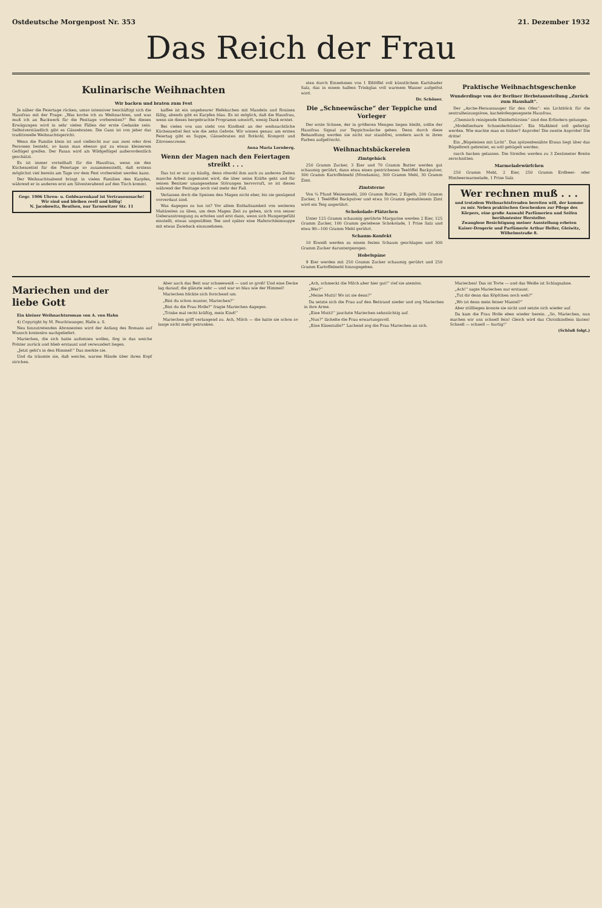Ostdeutsche Morgenpost Nr. 353 21. Dezember 1932
Das Reich der Frau
Kulinarische Weihnachten
Wir backen und braten zum Fest
Je näher die Feiertage rücken, umso intensiver beschäftigt sich die Hausfrau mit der Frage: „Was koche ich zu Weihnachten, und was muß ich an Backwerk für die Festtage vorbereiten?“ Bei diesen Erwägungen wird in sehr vielen Fällen der erste Gedanke sein: Selbstverständlich gibt es Gänsebraten. Die Gans ist von jeher das traditionelle Weihnachtsgericht.
Wenn die Familie klein ist und vielleicht nur aus zwei oder drei Personen besteht, so kann man ebenso gut zu etwas kleinerem Geflügel greifen. Der Fasan wird als Wildgeflügel außerordentlich geschätzt.
Es ist immer vorteilhaft für die Hausfrau, wenn sie den Küchenzettel für die Feiertage so zusammenstellt, daß erstens möglichst viel bereits am Tage vor dem Fest vorbereitet werden kann.
Der Weihnachtsabend bringt in vielen Familien den Karpfen, während er in anderen erst am Silvesterabend auf den Tisch kommt.
Gegr. 1906 Uhren- u. Goldwarenkauf ist Vertrauenssache!
Wir sind und bleiben reell und billig!
N. Jacobowitz, Beuthen, nur Tarnowitzer Str. 11
kaffee ist ein ungeheurer Hefekuchen mit Mandeln und Rosinen fällig, abends gibt es Karpfen blau. Es ist möglich, daß die Hausfrau, wenn sie dieses hergebrachte Programm umwirft, wenig Dank erntet.
Bei vielen von uns steht von Kindheit an der weihnachtliche Küchenzettel fest wie die zehn Gebote. Wir wissen genau: am ersten Feiertag gibt es Suppe, Gänsebraten mit Rotkohl, Kompott und Zitronencreme.
Anna Maria Lornberg.
Wenn der Magen nach den Feiertagen streikt . . .
Das tut er nur zu häufig, denn obwohl ihm auch zu anderen Zeiten manche Arbeit zugemutet wird, die über seine Kräfte geht und für seinen Besitzer unangenehme Störungen hervorruft, so ist dieses während der Festtage noch viel mehr der Fall.
Verlassen doch die Speisen den Magen nicht eher, bis sie genügend vorverdaut sind.
Was dagegen zu tun ist? Vor allem Enthaltsamkeit von weiteren Mahlzeiten zu üben, um dem Magen Zeit zu geben, sich von seiner Ueberanstrengung zu erholen und erst dann, wenn sich Hungergefühl einstellt, etwas ungesüßten Tee und später eine Haferschleimsuppe mit etwas Zwieback einzunehmen.
sten durch Einnehmen von 1 Eßlöffel voll künstlichem Karlsbader Salz, das in einem halben Trinkglas voll warmem Wasser aufgelöst wird.
Dr. Schöner.
Die „Schneewäsche“ der Teppiche und Vorleger
Der erste Schnee, der in größeren Mengen liegen bleibt, sollte der Hausfrau Signal zur Teppichwäsche geben. Denn durch diese Behandlung werden sie nicht nur staubfrei, sondern auch in ihren Farben aufgefrischt.
Weihnachtsbäckereien
Zimtgebäck
250 Gramm Zucker, 3 Eier und 70 Gramm Butter werden gut schaumig gerührt, dann etwa einen gestrichenen Teelöffel Backpulver, 300 Gramm Kartoffelmehl (Mondamin), 300 Gramm Mehl, 30 Gramm Zimt.
Zimtsterne
Von ¾ Pfund Weizenmehl, 200 Gramm Butter, 2 Eigelb, 200 Gramm Zucker, 1 Teelöffel Backpulver und etwa 10 Gramm gemahlenem Zimt wird ein Teig angerührt.
Schokolade-Plätzchen
Unter 125 Gramm schaumig gerührte Margarine werden 2 Eier, 125 Gramm Zucker, 100 Gramm geriebene Schokolade, 1 Prise Salz und etwa 90—100 Gramm Mehl gerührt.
Schaum-Konfekt
10 Eiweiß werden zu einem festen Schaum geschlagen und 300 Gramm Zucker daruntergezogen.
Hobelspäne
9 Eier werden mit 250 Gramm Zucker schaumig gerührt und 250 Gramm Kartoffelmehl hinzugegeben.
Praktische Weihnachtsgeschenke
Wunderdinge von der Berliner Herbstausstellung „Zurück zum Haushalt“.
Der „Asche-Heraussauger für den Ofen“: ein Lichtblick für die zentralheizungslose, kachelofengesegnete Hausfrau.
„Chemisch reinigende Kleiderbürsten“ sind den Erfindern gelungen.
„Modellierbare Schneiderbüsten“. Ein Maßkleid soll gefertigt werden. Wie machte man es bisher? Anprobe! Die zweite Anprobe! Die dritte!
Ein „Bügeleisen mit Licht“. Das spitzenbenähte Etwas liegt über das Bügelbrett gebreitet, es soll gebügelt werden.
rasch backen gelassen. Die Streifen werden zu 3 Zentimeter Breite zerschnitten.
Marmeladewürfchen
250 Gramm Mehl, 2 Eier, 250 Gramm Erdbeer- oder Himbeermarmelade, 1 Prise Salz.
Wer rechnen muß . . .
und trotzdem Weihnachtsfreuden bereiten will, der komme zu mir. Neben praktischen Geschenken zur Pflege des Körpers, eine große Auswahl Parfümerien und Seifen berühmtester Hersteller.
Zwanglose Besichtigung meiner Ausstellung erbeten
Kaiser-Drogerie und Parfümerie Arthur Heller, Gleiwitz, Wilhelmstraße 8.
Mariechen und der
liebe Gott
Ein kleiner Weihnachtsroman von A. von Hahn
4) Copyright by M. Feuchtwanger, Halle a. S.
Neu hinzutretenden Abonnenten wird der Anfang des Romans auf Wunsch kostenlos nachgeliefert.
Mariechen, die sich hatte aufsetzen wollen, flog in das weiche Polster zurück und blieb erstaunt und verwundert liegen.
„Jetzt geht's in den Himmel!“ Das merkte sie.
Und da träumte sie, daß weiche, warme Hände über ihren Kopf strichen.
Aber auch das Bett war schneeweiß — und so groß! Und eine Decke lag darauf; die glänzte sehr — und war so blau wie der Himmel!
Mariechen blickte sich forschend um.
„Bist du schon munter, Mariechen?“
„Bist du die Frau Holle?“ fragte Mariechen dagegen.
„Trinke mal recht kräftig, mein Kind!“
Mariechen griff verlangend zu. Ach, Milch — die hatte sie schon so lange nicht mehr getrunken.
„Ach, schmeckt die Milch aber hier gut!“ rief sie atemlos.
„Wer?“
„Meine Mutti! Wo ist sie denn?“
Da setzte sich die Frau auf den Bettrand nieder und zog Mariechen in ihre Arme.
„Eine Mutti!“ jauchzte Mariechen sehnsüchtig auf.
„Nun?“ lächelte die Frau erwartungsvoll.
„Eine Käsestulle?“ Lachend zog die Frau Mariechen an sich.
Mariechen! Das ist Torte — und das Weiße ist Schlagsahne.
„Ach!“ sagte Mariechen nur erstaunt.
„Tut dir denn das Köpfchen noch weh?“
„Wo ist denn mein feiner Mantel?“
Aber stillliegen konnte sie nicht und setzte sich wieder auf.
Da kam die Frau Holle eben wieder herein. „So, Mariechen, nun machen wir uns schnell fein! Gleich wird das Christkindlein läuten! Schnell — schnell — hurtig!“
(Schluß folgt.)